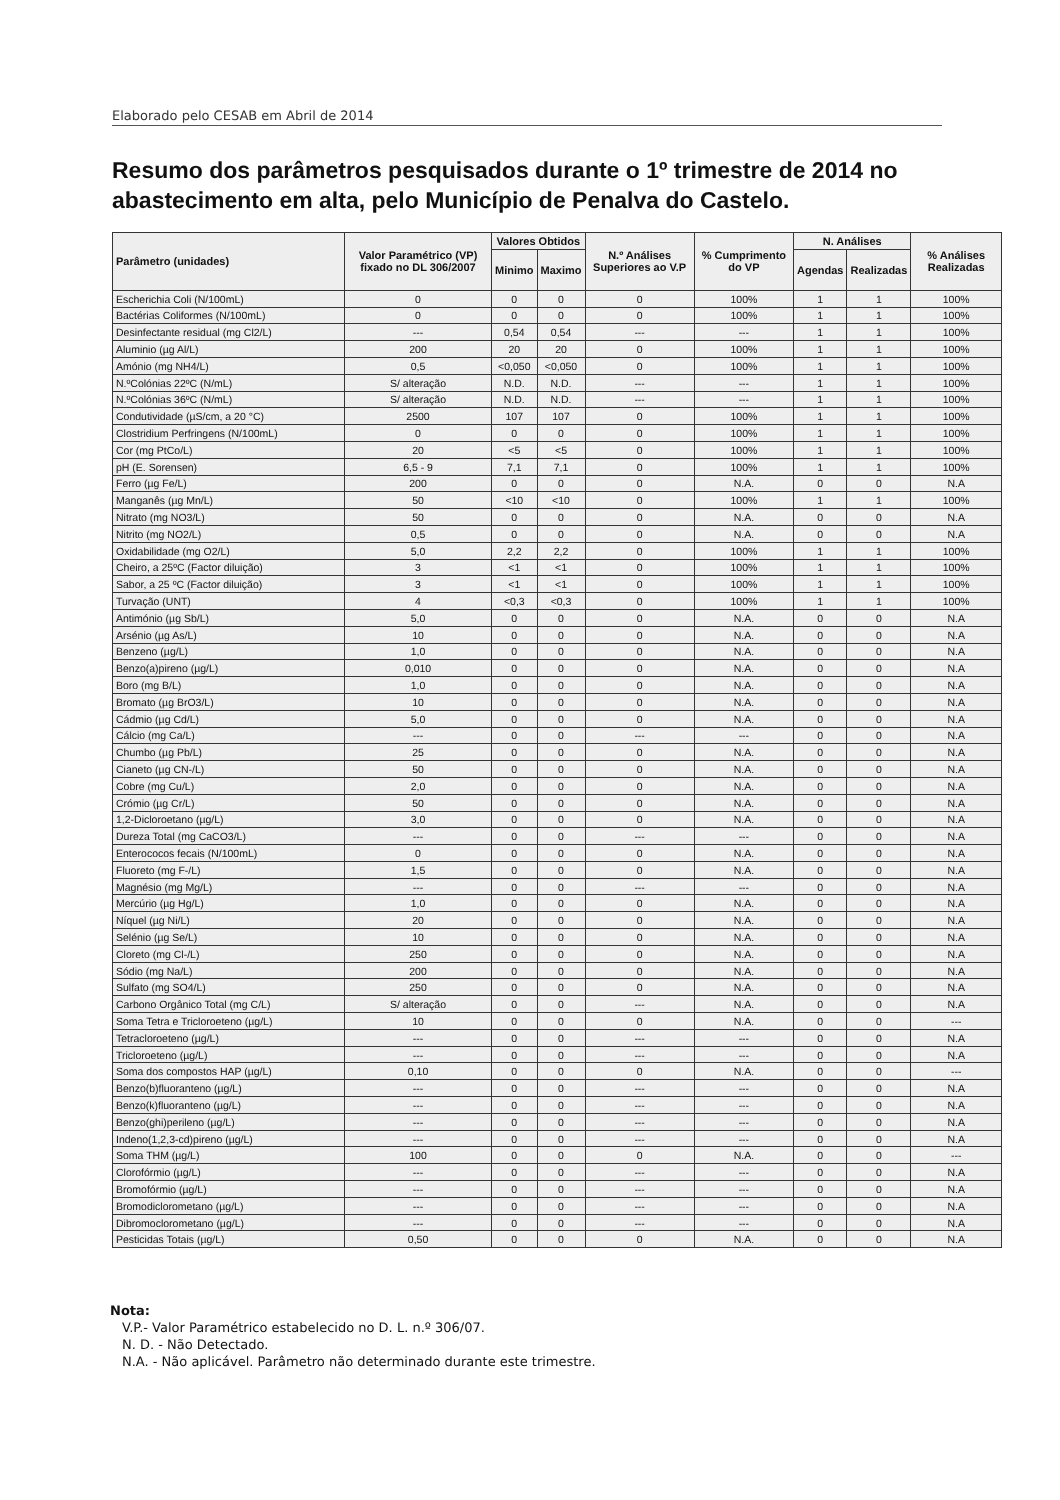Elaborado pelo CESAB em Abril de 2014
Resumo dos parâmetros pesquisados durante o 1º trimestre de 2014 no abastecimento em alta, pelo Município de Penalva do Castelo.
| Parâmetro (unidades) | Valor Paramétrico (VP) fixado no DL 306/2007 | Valores Obtidos | | N.º Análises Superiores ao V.P | % Cumprimento do VP | N. Análises | | % Análises Realizadas |
| --- | --- | --- | --- | --- | --- | --- | --- | --- |
| | | Minimo | Maximo | | | Agendas | Realizadas | |
| Escherichia Coli (N/100mL) | 0 | 0 | 0 | 0 | 100% | 1 | 1 | 100% |
| Bactérias Coliformes (N/100mL) | 0 | 0 | 0 | 0 | 100% | 1 | 1 | 100% |
| Desinfectante residual (mg Cl2/L) | --- | 0,54 | 0,54 | --- | --- | 1 | 1 | 100% |
| Aluminio (µg Al/L) | 200 | 20 | 20 | 0 | 100% | 1 | 1 | 100% |
| Amónio (mg NH4/L) | 0,5 | <0,050 | <0,050 | 0 | 100% | 1 | 1 | 100% |
| N.ºColónias 22ºC (N/mL) | S/ alteração | N.D. | N.D. | --- | --- | 1 | 1 | 100% |
| N.ºColónias 36ºC (N/mL) | S/ alteração | N.D. | N.D. | --- | --- | 1 | 1 | 100% |
| Condutividade (µS/cm, a 20 °C) | 2500 | 107 | 107 | 0 | 100% | 1 | 1 | 100% |
| Clostridium Perfringens (N/100mL) | 0 | 0 | 0 | 0 | 100% | 1 | 1 | 100% |
| Cor (mg PtCo/L) | 20 | <5 | <5 | 0 | 100% | 1 | 1 | 100% |
| pH (E. Sorensen) | 6,5 - 9 | 7,1 | 7,1 | 0 | 100% | 1 | 1 | 100% |
| Ferro (µg Fe/L) | 200 | 0 | 0 | 0 | N.A. | 0 | 0 | N.A |
| Manganês (µg Mn/L) | 50 | <10 | <10 | 0 | 100% | 1 | 1 | 100% |
| Nitrato (mg NO3/L) | 50 | 0 | 0 | 0 | N.A. | 0 | 0 | N.A |
| Nitrito (mg NO2/L) | 0,5 | 0 | 0 | 0 | N.A. | 0 | 0 | N.A |
| Oxidabilidade (mg O2/L) | 5,0 | 2,2 | 2,2 | 0 | 100% | 1 | 1 | 100% |
| Cheiro, a 25ºC (Factor diluição) | 3 | <1 | <1 | 0 | 100% | 1 | 1 | 100% |
| Sabor, a 25 ºC (Factor diluição) | 3 | <1 | <1 | 0 | 100% | 1 | 1 | 100% |
| Turvação (UNT) | 4 | <0,3 | <0,3 | 0 | 100% | 1 | 1 | 100% |
| Antimónio (µg Sb/L) | 5,0 | 0 | 0 | 0 | N.A. | 0 | 0 | N.A |
| Arsénio (µg As/L) | 10 | 0 | 0 | 0 | N.A. | 0 | 0 | N.A |
| Benzeno (µg/L) | 1,0 | 0 | 0 | 0 | N.A. | 0 | 0 | N.A |
| Benzo(a)pireno (µg/L) | 0,010 | 0 | 0 | 0 | N.A. | 0 | 0 | N.A |
| Boro (mg B/L) | 1,0 | 0 | 0 | 0 | N.A. | 0 | 0 | N.A |
| Bromato (µg BrO3/L) | 10 | 0 | 0 | 0 | N.A. | 0 | 0 | N.A |
| Cádmio (µg Cd/L) | 5,0 | 0 | 0 | 0 | N.A. | 0 | 0 | N.A |
| Cálcio (mg Ca/L) | --- | 0 | 0 | --- | --- | 0 | 0 | N.A |
| Chumbo (µg Pb/L) | 25 | 0 | 0 | 0 | N.A. | 0 | 0 | N.A |
| Cianeto (µg CN-/L) | 50 | 0 | 0 | 0 | N.A. | 0 | 0 | N.A |
| Cobre (mg Cu/L) | 2,0 | 0 | 0 | 0 | N.A. | 0 | 0 | N.A |
| Crómio (µg Cr/L) | 50 | 0 | 0 | 0 | N.A. | 0 | 0 | N.A |
| 1,2-Dicloroetano (µg/L) | 3,0 | 0 | 0 | 0 | N.A. | 0 | 0 | N.A |
| Dureza Total (mg CaCO3/L) | --- | 0 | 0 | --- | --- | 0 | 0 | N.A |
| Enterococos fecais (N/100mL) | 0 | 0 | 0 | 0 | N.A. | 0 | 0 | N.A |
| Fluoreto (mg F-/L) | 1,5 | 0 | 0 | 0 | N.A. | 0 | 0 | N.A |
| Magnésio (mg Mg/L) | --- | 0 | 0 | --- | --- | 0 | 0 | N.A |
| Mercúrio (µg Hg/L) | 1,0 | 0 | 0 | 0 | N.A. | 0 | 0 | N.A |
| Níquel (µg Ni/L) | 20 | 0 | 0 | 0 | N.A. | 0 | 0 | N.A |
| Selénio (µg Se/L) | 10 | 0 | 0 | 0 | N.A. | 0 | 0 | N.A |
| Cloreto (mg Cl-/L) | 250 | 0 | 0 | 0 | N.A. | 0 | 0 | N.A |
| Sódio (mg Na/L) | 200 | 0 | 0 | 0 | N.A. | 0 | 0 | N.A |
| Sulfato (mg SO4/L) | 250 | 0 | 0 | 0 | N.A. | 0 | 0 | N.A |
| Carbono Orgânico Total (mg C/L) | S/ alteração | 0 | 0 | --- | N.A. | 0 | 0 | N.A |
| Soma Tetra e Tricloroeteno (µg/L) | 10 | 0 | 0 | 0 | N.A. | 0 | 0 | --- |
| Tetracloroeteno (µg/L) | --- | 0 | 0 | --- | --- | 0 | 0 | N.A |
| Tricloroeteno (µg/L) | --- | 0 | 0 | --- | --- | 0 | 0 | N.A |
| Soma dos compostos HAP (µg/L) | 0,10 | 0 | 0 | 0 | N.A. | 0 | 0 | --- |
| Benzo(b)fluoranteno (µg/L) | --- | 0 | 0 | --- | --- | 0 | 0 | N.A |
| Benzo(k)fluoranteno (µg/L) | --- | 0 | 0 | --- | --- | 0 | 0 | N.A |
| Benzo(ghi)perileno (µg/L) | --- | 0 | 0 | --- | --- | 0 | 0 | N.A |
| Indeno(1,2,3-cd)pireno (µg/L) | --- | 0 | 0 | --- | --- | 0 | 0 | N.A |
| Soma THM (µg/L) | 100 | 0 | 0 | 0 | N.A. | 0 | 0 | --- |
| Clorofórmio (µg/L) | --- | 0 | 0 | --- | --- | 0 | 0 | N.A |
| Bromofórmio (µg/L) | --- | 0 | 0 | --- | --- | 0 | 0 | N.A |
| Bromodiclorometano (µg/L) | --- | 0 | 0 | --- | --- | 0 | 0 | N.A |
| Dibromoclorometano (µg/L) | --- | 0 | 0 | --- | --- | 0 | 0 | N.A |
| Pesticidas Totais (µg/L) | 0,50 | 0 | 0 | 0 | N.A. | 0 | 0 | N.A |
Nota:
V.P.- Valor Paramétrico estabelecido no D. L. n.º 306/07.
N. D. - Não Detectado.
N.A. - Não aplicável. Parâmetro não determinado durante este trimestre.